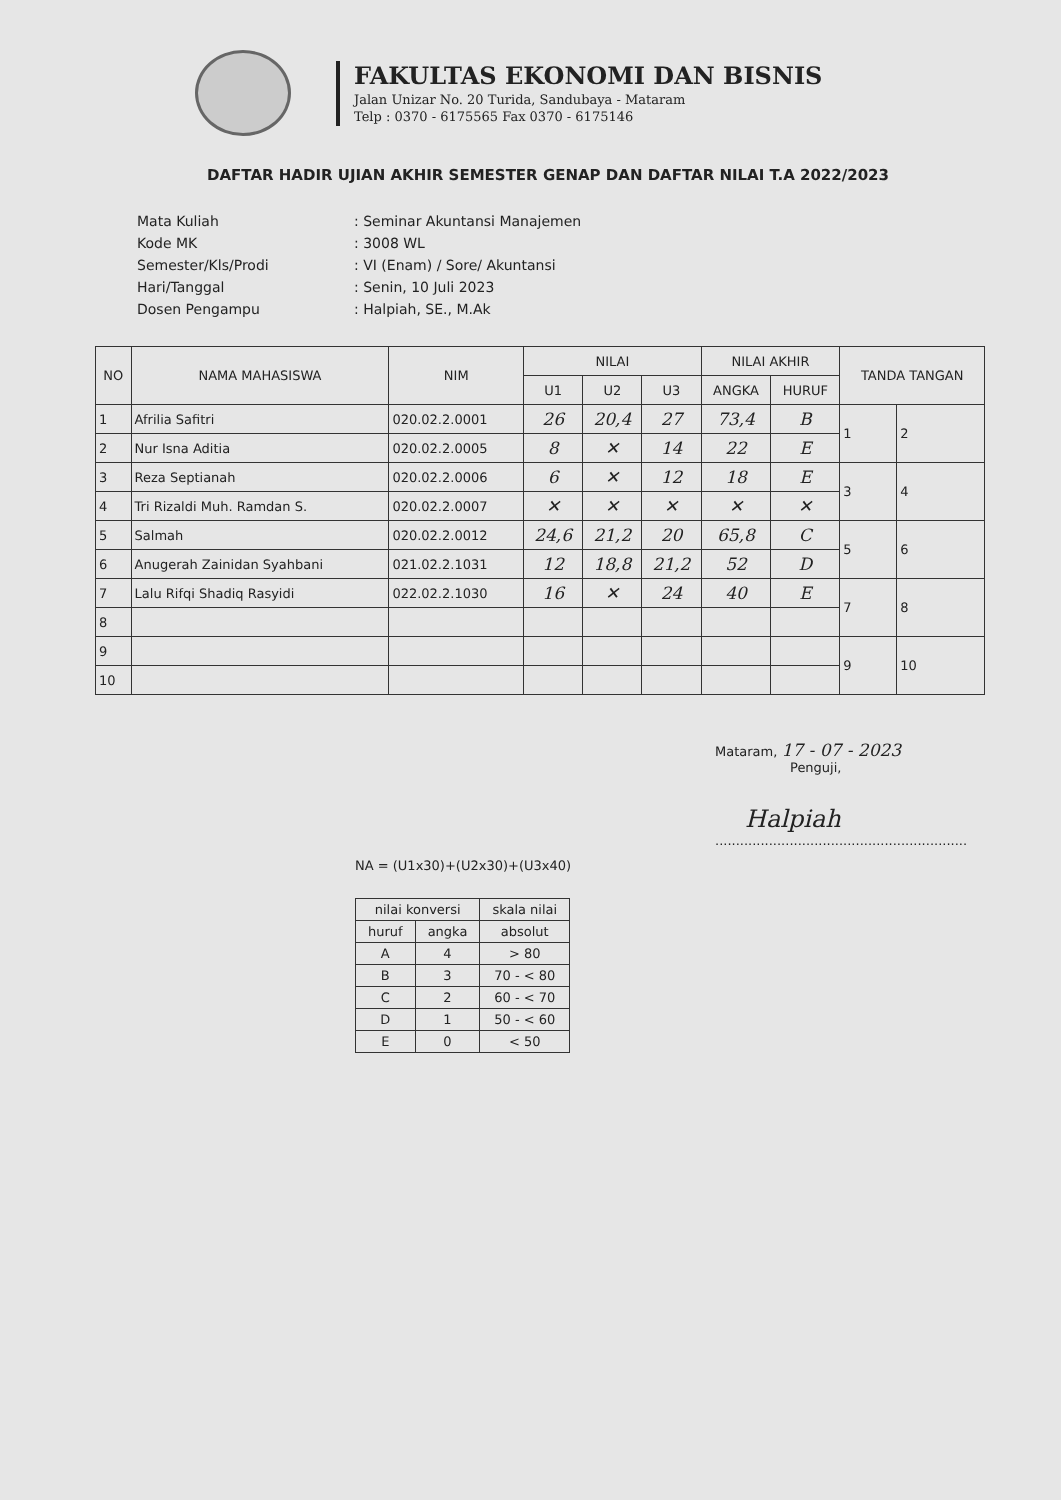FAKULTAS EKONOMI DAN BISNIS
Jalan Unizar No. 20 Turida, Sandubaya - Mataram
Telp : 0370 - 6175565 Fax 0370 - 6175146
DAFTAR HADIR UJIAN AKHIR SEMESTER GENAP DAN DAFTAR NILAI T.A 2022/2023
| Mata Kuliah | : Seminar Akuntansi Manajemen |
| Kode MK | : 3008 WL |
| Semester/Kls/Prodi | : VI (Enam) / Sore/ Akuntansi |
| Hari/Tanggal | : Senin, 10 Juli 2023 |
| Dosen Pengampu | : Halpiah, SE., M.Ak |
| NO | NAMA MAHASISWA | NIM | NILAI | | | NILAI AKHIR | | TANDA TANGAN | |
| --- | --- | --- | --- | --- | --- | --- | --- | --- | --- |
| | | | U1 | U2 | U3 | ANGKA | HURUF | | |
| 1 | Afrilia Safitri | 020.02.2.0001 | 26 | 20,4 | 27 | 73,4 | B | 1 | 2 |
| 2 | Nur Isna Aditia | 020.02.2.0005 | 8 | ✕ | 14 | 22 | E | | |
| 3 | Reza Septianah | 020.02.2.0006 | 6 | ✕ | 12 | 18 | E | 3 | 4 |
| 4 | Tri Rizaldi Muh. Ramdan S. | 020.02.2.0007 | ✕ | ✕ | ✕ | ✕ | ✕ | | |
| 5 | Salmah | 020.02.2.0012 | 24,6 | 21,2 | 20 | 65,8 | C | 5 | 6 |
| 6 | Anugerah Zainidan Syahbani | 021.02.2.1031 | 12 | 18,8 | 21,2 | 52 | D | | |
| 7 | Lalu Rifqi Shadiq Rasyidi | 022.02.2.1030 | 16 | ✕ | 24 | 40 | E | 7 | 8 |
| 8 | | | | | | | | | |
| 9 | | | | | | | | 9 | 10 |
| 10 | | | | | | | | | |
Mataram, 17 - 07 - 2023
Penguji,
Halpiah
.............................................................
NA = (U1x30)+(U2x30)+(U3x40)
| nilai konversi | | skala nilai |
| huruf | angka | absolut |
| A | 4 | > 80 |
| B | 3 | 70 - < 80 |
| C | 2 | 60 - < 70 |
| D | 1 | 50 - < 60 |
| E | 0 | < 50 |